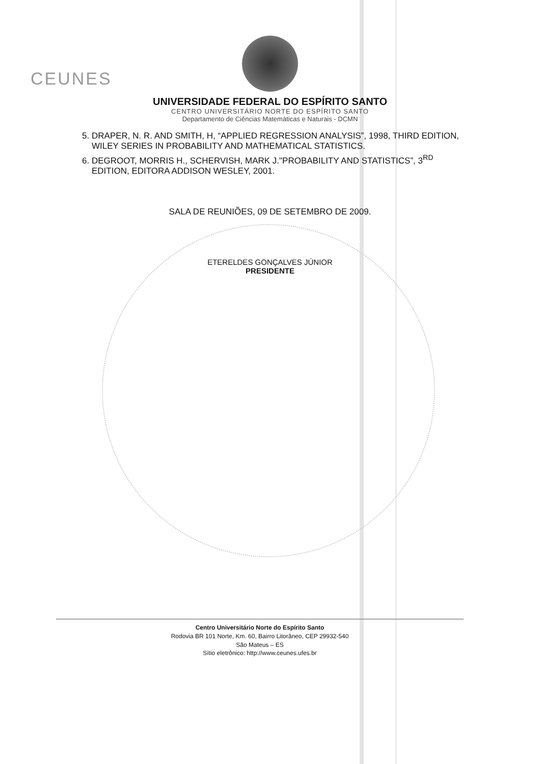CEUNES
UNIVERSIDADE FEDERAL DO ESPÍRITO SANTO
CENTRO UNIVERSITÁRIO NORTE DO ESPÍRITO SANTO
Departamento de Ciências Matemáticas e Naturais - DCMN
5. DRAPER, N. R. AND SMITH, H, “APPLIED REGRESSION ANALYSIS”, 1998, THIRD EDITION, WILEY SERIES IN PROBABILITY AND MATHEMATICAL STATISTICS.
6. DEGROOT, MORRIS H., SCHERVISH, MARK J."PROBABILITY AND STATISTICS”, 3<sup>RD</sup> EDITION, EDITORA ADDISON WESLEY, 2001.
SALA DE REUNIÕES, 09 DE SETEMBRO DE 2009.
ETERELDES GONÇALVES JÚNIOR
PRESIDENTE
Centro Universitário Norte do Espírito Santo
Rodovia BR 101 Norte, Km. 60, Bairro Litorâneo, CEP 29932-540
São Mateus – ES
Sítio eletrônico: http://www.ceunes.ufes.br